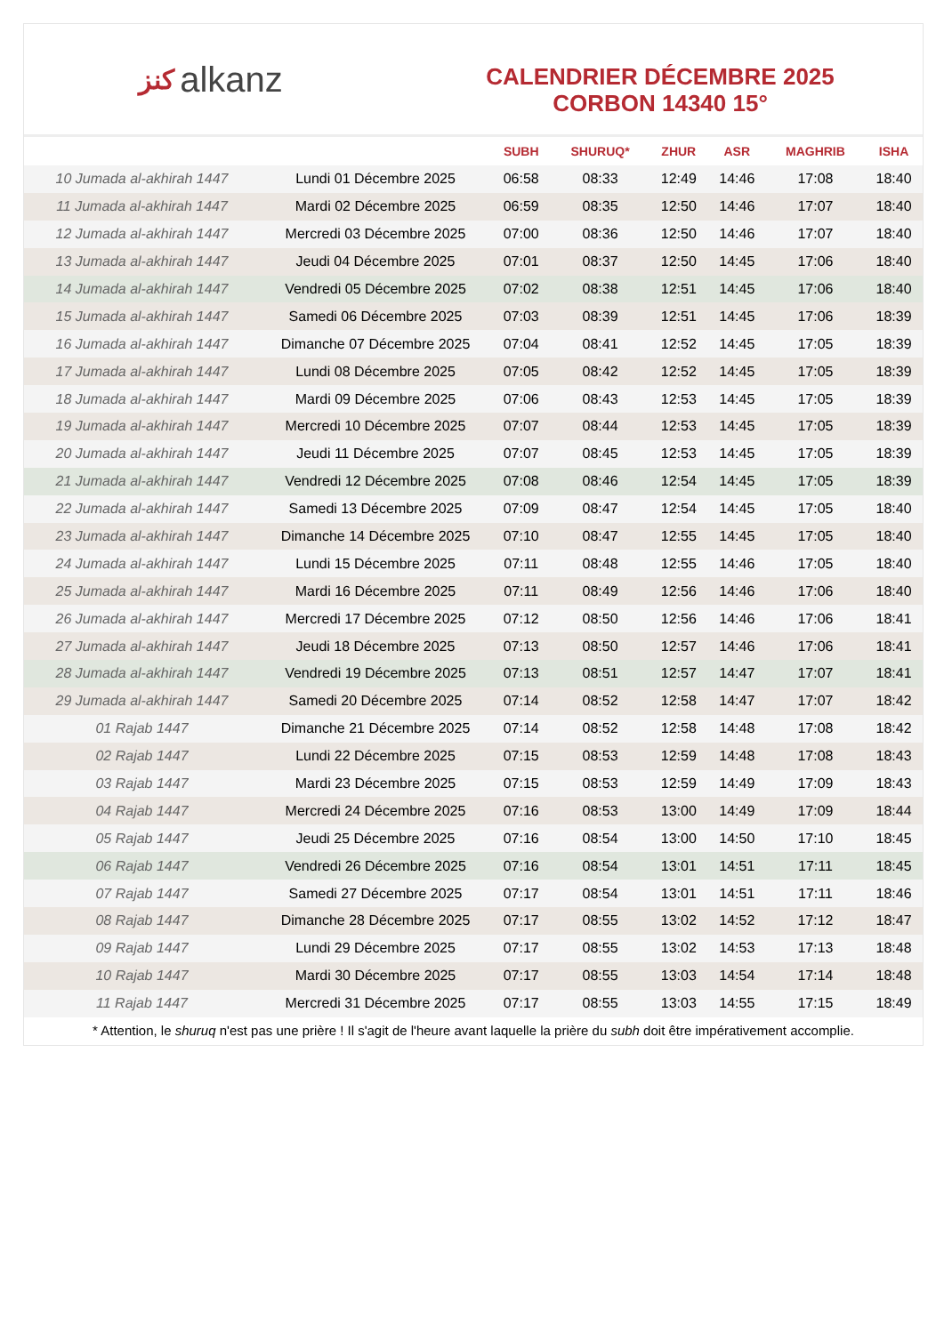ﻛﻨﺰ alkanz
CALENDRIER DÉCEMBRE 2025
CORBON 14340 15°
| | | SUBH | SHURUQ* | ZHUR | ASR | MAGHRIB | ISHA |
| --- | --- | --- | --- | --- | --- | --- | --- |
| 10 Jumada al-akhirah 1447 | Lundi 01 Décembre 2025 | 06:58 | 08:33 | 12:49 | 14:46 | 17:08 | 18:40 |
| 11 Jumada al-akhirah 1447 | Mardi 02 Décembre 2025 | 06:59 | 08:35 | 12:50 | 14:46 | 17:07 | 18:40 |
| 12 Jumada al-akhirah 1447 | Mercredi 03 Décembre 2025 | 07:00 | 08:36 | 12:50 | 14:46 | 17:07 | 18:40 |
| 13 Jumada al-akhirah 1447 | Jeudi 04 Décembre 2025 | 07:01 | 08:37 | 12:50 | 14:45 | 17:06 | 18:40 |
| 14 Jumada al-akhirah 1447 | Vendredi 05 Décembre 2025 | 07:02 | 08:38 | 12:51 | 14:45 | 17:06 | 18:40 |
| 15 Jumada al-akhirah 1447 | Samedi 06 Décembre 2025 | 07:03 | 08:39 | 12:51 | 14:45 | 17:06 | 18:39 |
| 16 Jumada al-akhirah 1447 | Dimanche 07 Décembre 2025 | 07:04 | 08:41 | 12:52 | 14:45 | 17:05 | 18:39 |
| 17 Jumada al-akhirah 1447 | Lundi 08 Décembre 2025 | 07:05 | 08:42 | 12:52 | 14:45 | 17:05 | 18:39 |
| 18 Jumada al-akhirah 1447 | Mardi 09 Décembre 2025 | 07:06 | 08:43 | 12:53 | 14:45 | 17:05 | 18:39 |
| 19 Jumada al-akhirah 1447 | Mercredi 10 Décembre 2025 | 07:07 | 08:44 | 12:53 | 14:45 | 17:05 | 18:39 |
| 20 Jumada al-akhirah 1447 | Jeudi 11 Décembre 2025 | 07:07 | 08:45 | 12:53 | 14:45 | 17:05 | 18:39 |
| 21 Jumada al-akhirah 1447 | Vendredi 12 Décembre 2025 | 07:08 | 08:46 | 12:54 | 14:45 | 17:05 | 18:39 |
| 22 Jumada al-akhirah 1447 | Samedi 13 Décembre 2025 | 07:09 | 08:47 | 12:54 | 14:45 | 17:05 | 18:40 |
| 23 Jumada al-akhirah 1447 | Dimanche 14 Décembre 2025 | 07:10 | 08:47 | 12:55 | 14:45 | 17:05 | 18:40 |
| 24 Jumada al-akhirah 1447 | Lundi 15 Décembre 2025 | 07:11 | 08:48 | 12:55 | 14:46 | 17:05 | 18:40 |
| 25 Jumada al-akhirah 1447 | Mardi 16 Décembre 2025 | 07:11 | 08:49 | 12:56 | 14:46 | 17:06 | 18:40 |
| 26 Jumada al-akhirah 1447 | Mercredi 17 Décembre 2025 | 07:12 | 08:50 | 12:56 | 14:46 | 17:06 | 18:41 |
| 27 Jumada al-akhirah 1447 | Jeudi 18 Décembre 2025 | 07:13 | 08:50 | 12:57 | 14:46 | 17:06 | 18:41 |
| 28 Jumada al-akhirah 1447 | Vendredi 19 Décembre 2025 | 07:13 | 08:51 | 12:57 | 14:47 | 17:07 | 18:41 |
| 29 Jumada al-akhirah 1447 | Samedi 20 Décembre 2025 | 07:14 | 08:52 | 12:58 | 14:47 | 17:07 | 18:42 |
| 01 Rajab 1447 | Dimanche 21 Décembre 2025 | 07:14 | 08:52 | 12:58 | 14:48 | 17:08 | 18:42 |
| 02 Rajab 1447 | Lundi 22 Décembre 2025 | 07:15 | 08:53 | 12:59 | 14:48 | 17:08 | 18:43 |
| 03 Rajab 1447 | Mardi 23 Décembre 2025 | 07:15 | 08:53 | 12:59 | 14:49 | 17:09 | 18:43 |
| 04 Rajab 1447 | Mercredi 24 Décembre 2025 | 07:16 | 08:53 | 13:00 | 14:49 | 17:09 | 18:44 |
| 05 Rajab 1447 | Jeudi 25 Décembre 2025 | 07:16 | 08:54 | 13:00 | 14:50 | 17:10 | 18:45 |
| 06 Rajab 1447 | Vendredi 26 Décembre 2025 | 07:16 | 08:54 | 13:01 | 14:51 | 17:11 | 18:45 |
| 07 Rajab 1447 | Samedi 27 Décembre 2025 | 07:17 | 08:54 | 13:01 | 14:51 | 17:11 | 18:46 |
| 08 Rajab 1447 | Dimanche 28 Décembre 2025 | 07:17 | 08:55 | 13:02 | 14:52 | 17:12 | 18:47 |
| 09 Rajab 1447 | Lundi 29 Décembre 2025 | 07:17 | 08:55 | 13:02 | 14:53 | 17:13 | 18:48 |
| 10 Rajab 1447 | Mardi 30 Décembre 2025 | 07:17 | 08:55 | 13:03 | 14:54 | 17:14 | 18:48 |
| 11 Rajab 1447 | Mercredi 31 Décembre 2025 | 07:17 | 08:55 | 13:03 | 14:55 | 17:15 | 18:49 |
* Attention, le shuruq n'est pas une prière ! Il s'agit de l'heure avant laquelle la prière du subh doit être impérativement accomplie.